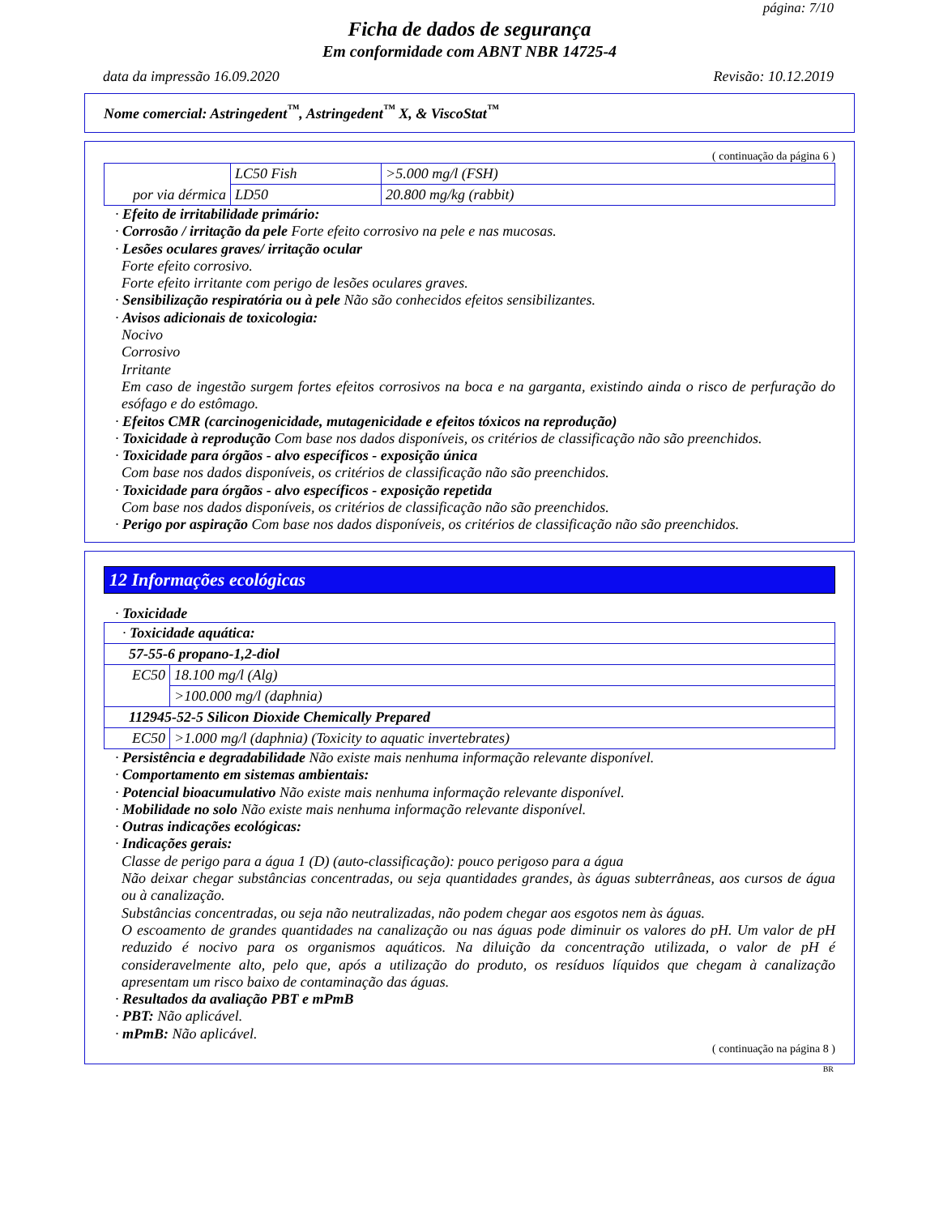página: 7/10
Ficha de dados de segurança
Em conformidade com ABNT NBR 14725-4
data da impressão 16.09.2020 Revisão: 10.12.2019
Nome comercial: Astringedent<sup>™</sup>, Astringedent<sup>™</sup> X, & ViscoStat<sup>™</sup>
( continuação da página 6 )
| | LC50 Fish | >5.000 mg/l (FSH) |
| por via dérmica | LD50 | 20.800 mg/kg (rabbit) |
· Efeito de irritabilidade primário:
· Corrosão / irritação da pele Forte efeito corrosivo na pele e nas mucosas.
· Lesões oculares graves/ irritação ocular
Forte efeito corrosivo.
Forte efeito irritante com perigo de lesões oculares graves.
· Sensibilização respiratória ou à pele Não são conhecidos efeitos sensibilizantes.
· Avisos adicionais de toxicologia:
Nocivo
Corrosivo
Irritante
Em caso de ingestão surgem fortes efeitos corrosivos na boca e na garganta, existindo ainda o risco de perfuração do esófago e do estômago.
· Efeitos CMR (carcinogenicidade, mutagenicidade e efeitos tóxicos na reprodução)
· Toxicidade à reprodução Com base nos dados disponíveis, os critérios de classificação não são preenchidos.
· Toxicidade para órgãos - alvo específicos - exposição única
Com base nos dados disponíveis, os critérios de classificação não são preenchidos.
· Toxicidade para órgãos - alvo específicos - exposição repetida
Com base nos dados disponíveis, os critérios de classificação não são preenchidos.
· Perigo por aspiração Com base nos dados disponíveis, os critérios de classificação não são preenchidos.
12 Informações ecológicas
· Toxicidade
| · Toxicidade aquática: | |
| 57-55-6 propano-1,2-diol | |
| EC50 | 18.100 mg/l (Alg) |
| | >100.000 mg/l (daphnia) |
| 112945-52-5 Silicon Dioxide Chemically Prepared | |
| EC50 | >1.000 mg/l (daphnia) (Toxicity to aquatic invertebrates) |
· Persistência e degradabilidade Não existe mais nenhuma informação relevante disponível.
· Comportamento em sistemas ambientais:
· Potencial bioacumulativo Não existe mais nenhuma informação relevante disponível.
· Mobilidade no solo Não existe mais nenhuma informação relevante disponível.
· Outras indicações ecológicas:
· Indicações gerais:
Classe de perigo para a água 1 (D) (auto-classificação): pouco perigoso para a água
Não deixar chegar substâncias concentradas, ou seja quantidades grandes, às águas subterrâneas, aos cursos de água ou à canalização.
Substâncias concentradas, ou seja não neutralizadas, não podem chegar aos esgotos nem às águas.
O escoamento de grandes quantidades na canalização ou nas águas pode diminuir os valores do pH. Um valor de pH reduzido é nocivo para os organismos aquáticos. Na diluição da concentração utilizada, o valor de pH é consideravelmente alto, pelo que, após a utilização do produto, os resíduos líquidos que chegam à canalização apresentam um risco baixo de contaminação das águas.
· Resultados da avaliação PBT e mPmB
· PBT: Não aplicável.
· mPmB: Não aplicável.
( continuação na página 8 )
BR